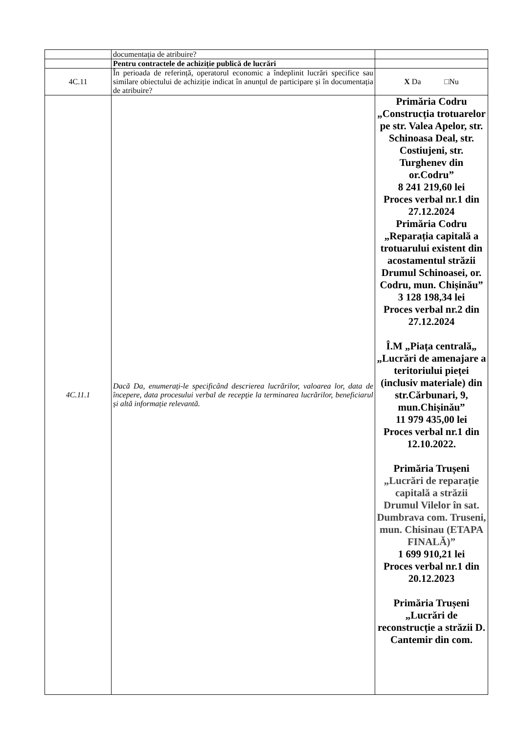| | documentația de atribuire? | |
| | Pentru contractele de achiziție publică de lucrări | |
| 4C.11 | În perioada de referință, operatorul economic a îndeplinit lucrări specifice sau similare obiectului de achiziție indicat în anunțul de participare și în documentația de atribuire? | X Da □Nu |
| 4C.11.1 | Dacă Da, enumerați-le specificând descrierea lucrărilor, valoarea lor, data de începere, data procesului verbal de recepție la terminarea lucrărilor, beneficiarul și altă informație relevantă. | Primăria Codru „Construcția trotuarelor pe str. Valea Apelor, str. Schinoasa Deal, str. Costiujeni, str. Turghenev din or.Codru” 8 241 219,60 lei Proces verbal nr.1 din 27.12.2024 Primăria Codru „Reparația capitală a trotuarului existent din acostamentul străzii Drumul Schinoasei, or. Codru, mun. Chișinău” 3 128 198,34 lei Proces verbal nr.2 din 27.12.2024 Î.M „Piața centrală„ „Lucrări de amenajare a teritoriului pieței (inclusiv materiale) din str.Cărbunari, 9, mun.Chișinău” 11 979 435,00 lei Proces verbal nr.1 din 12.10.2022. Primăria Trușeni „Lucrări de reparație capitală a străzii Drumul Vilelor în sat. Dumbrava com. Truseni, mun. Chisinau (ETAPA FINALĂ)” 1 699 910,21 lei Proces verbal nr.1 din 20.12.2023 Primăria Trușeni „Lucrări de reconstrucție a străzii D. Cantemir din com. |